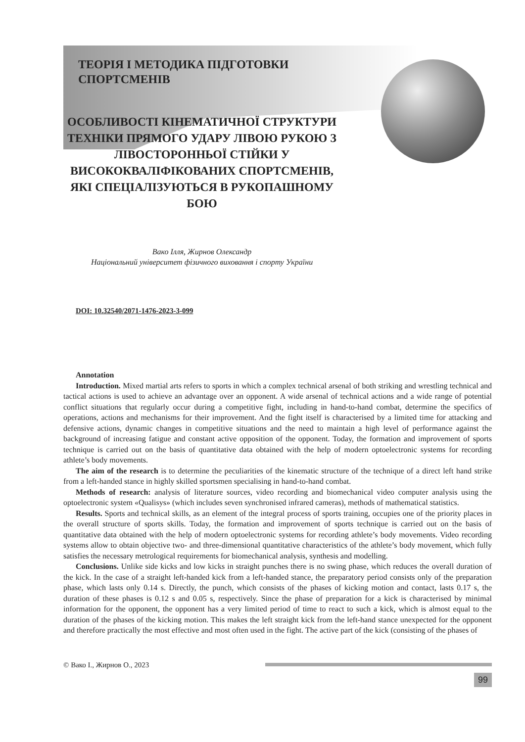ТЕОРІЯ І МЕТОДИКА ПІДГОТОВКИ
СПОРТСМЕНІВ
ОСОБЛИВОСТІ КІНЕМАТИЧНОЇ СТРУКТУРИ ТЕХНІКИ ПРЯМОГО УДАРУ ЛІВОЮ РУКОЮ З ЛІВОСТОРОННЬОЇ СТІЙКИ У ВИСОКОКВАЛІФІКОВАНИХ СПОРТСМЕНІВ, ЯКІ СПЕЦІАЛІЗУЮТЬСЯ В РУКОПАШНОМУ БОЮ
Вако Ілля, Жирнов Олександр
Національний університет фізичного виховання і спорту України
DOI: 10.32540/2071-1476-2023-3-099
Annotation
Introduction. Mixed martial arts refers to sports in which a complex technical arsenal of both striking and wrestling technical and tactical actions is used to achieve an advantage over an opponent. A wide arsenal of technical actions and a wide range of potential conflict situations that regularly occur during a competitive fight, including in hand-to-hand combat, determine the specifics of operations, actions and mechanisms for their improvement. And the fight itself is characterised by a limited time for attacking and defensive actions, dynamic changes in competitive situations and the need to maintain a high level of performance against the background of increasing fatigue and constant active opposition of the opponent. Today, the formation and improvement of sports technique is carried out on the basis of quantitative data obtained with the help of modern optoelectronic systems for recording athlete’s body movements.
The aim of the research is to determine the peculiarities of the kinematic structure of the technique of a direct left hand strike from a left-handed stance in highly skilled sportsmen specialising in hand-to-hand combat.
Methods of research: analysis of literature sources, video recording and biomechanical video computer analysis using the optoelectronic system «Qualisys» (which includes seven synchronised infrared cameras), methods of mathematical statistics.
Results. Sports and technical skills, as an element of the integral process of sports training, occupies one of the priority places in the overall structure of sports skills. Today, the formation and improvement of sports technique is carried out on the basis of quantitative data obtained with the help of modern optoelectronic systems for recording athlete’s body movements. Video recording systems allow to obtain objective two- and three-dimensional quantitative characteristics of the athlete’s body movement, which fully satisfies the necessary metrological requirements for biomechanical analysis, synthesis and modelling.
Conclusions. Unlike side kicks and low kicks in straight punches there is no swing phase, which reduces the overall duration of the kick. In the case of a straight left-handed kick from a left-handed stance, the preparatory period consists only of the preparation phase, which lasts only 0.14 s. Directly, the punch, which consists of the phases of kicking motion and contact, lasts 0.17 s, the duration of these phases is 0.12 s and 0.05 s, respectively. Since the phase of preparation for a kick is characterised by minimal information for the opponent, the opponent has a very limited period of time to react to such a kick, which is almost equal to the duration of the phases of the kicking motion. This makes the left straight kick from the left-hand stance unexpected for the opponent and therefore practically the most effective and most often used in the fight. The active part of the kick (consisting of the phases of
© Вако І., Жирнов О., 2023
99